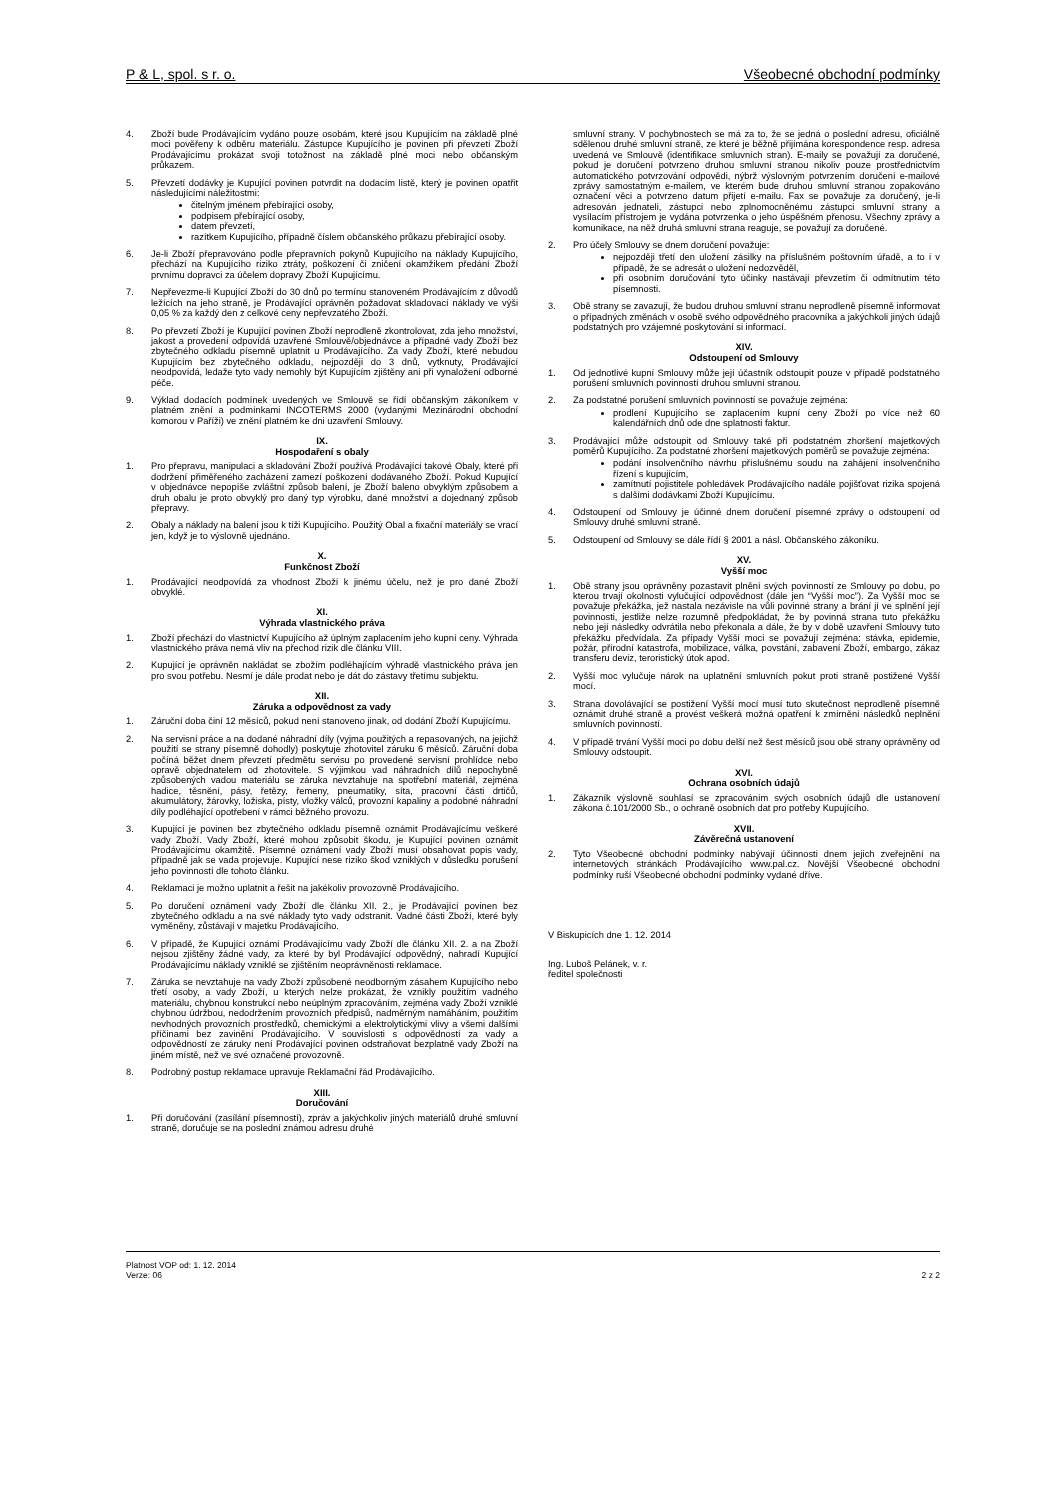P & L, spol. s r. o. Všeobecné obchodní podmínky
4. Zboží bude Prodávajícím vydáno pouze osobám, které jsou Kupujícím na základě plné moci pověřeny k odběru materiálu. Zástupce Kupujícího je povinen při převzetí Zboží Prodávajícímu prokázat svoji totožnost na základě plné moci nebo občanským průkazem.
5. Převzetí dodávky je Kupující povinen potvrdit na dodacím listě, který je povinen opatřit následujícími náležitostmi:
čitelným jménem přebírající osoby,
podpisem přebírající osoby,
datem převzetí,
razítkem Kupujícího, případně číslem občanského průkazu přebírající osoby.
6. Je-li Zboží přepravováno podle přepravních pokynů Kupujícího na náklady Kupujícího, přechází na Kupujícího riziko ztráty, poškození či zničení okamžikem předání Zboží prvnímu dopravci za účelem dopravy Zboží Kupujícímu.
7. Nepřevezme-li Kupující Zboží do 30 dnů po termínu stanoveném Prodávajícím z důvodů ležících na jeho straně, je Prodávající oprávněn požadovat skladovací náklady ve výši 0,05 % za každý den z celkové ceny nepřevzatého Zboží.
8. Po převzetí Zboží je Kupující povinen Zboží neprodleně zkontrolovat, zda jeho množství, jakost a provedení odpovídá uzavřené Smlouvě/objednávce a případné vady Zboží bez zbytečného odkladu písemně uplatnit u Prodávajícího. Za vady Zboží, které nebudou Kupujícím bez zbytečného odkladu, nejpozději do 3 dnů, vytknuty, Prodávající neodpovídá, ledaže tyto vady nemohly být Kupujícím zjištěny ani při vynaložení odborné péče.
9. Výklad dodacích podmínek uvedených ve Smlouvě se řídí občanským zákoníkem v platném znění a podmínkami INCOTERMS 2000 (vydanými Mezinárodní obchodní komorou v Paříži) ve znění platném ke dni uzavření Smlouvy.
IX.
Hospodaření s obaly
1. Pro přepravu, manipulaci a skladování Zboží používá Prodávající takové Obaly, které při dodržení přiměřeného zacházení zamezí poškození dodávaného Zboží. Pokud Kupující v objednávce nepopíše zvláštní způsob balení, je Zboží baleno obvyklým způsobem a druh obalu je proto obvyklý pro daný typ výrobku, dané množství a dojednaný způsob přepravy.
2. Obaly a náklady na balení jsou k tíži Kupujícího. Použitý Obal a fixační materiály se vrací jen, když je to výslovně ujednáno.
X.
Funkčnost Zboží
1. Prodávající neodpovídá za vhodnost Zboží k jinému účelu, než je pro dané Zboží obvyklé.
XI.
Výhrada vlastnického práva
1. Zboží přechází do vlastnictví Kupujícího až úplným zaplacením jeho kupní ceny. Výhrada vlastnického práva nemá vliv na přechod rizik dle článku VIII.
2. Kupující je oprávněn nakládat se zbožím podléhajícím výhradě vlastnického práva jen pro svou potřebu. Nesmí je dále prodat nebo je dát do zástavy třetímu subjektu.
XII.
Záruka a odpovědnost za vady
1. Záruční doba činí 12 měsíců, pokud není stanoveno jinak, od dodání Zboží Kupujícímu.
2. Na servisní práce a na dodané náhradní díly (vyjma použitých a repasovaných, na jejichž použití se strany písemně dohodly) poskytuje zhotovitel záruku 6 měsíců. Záruční doba počíná běžet dnem převzetí předmětu servisu po provedené servisní prohlídce nebo opravě objednatelem od zhotovitele. S výjimkou vad náhradních dílů nepochybně způsobených vadou materiálu se záruka nevztahuje na spotřební materiál, zejména hadice, těsnění, pásy, řetězy, řemeny, pneumatiky, síta, pracovní části drtičů, akumulátory, žárovky, ložiska, písty, vložky válců, provozní kapaliny a podobné náhradní díly podléhající opotřebení v rámci běžného provozu.
3. Kupující je povinen bez zbytečného odkladu písemně oznámit Prodávajícímu veškeré vady Zboží. Vady Zboží, které mohou způsobit škodu, je Kupující povinen oznámit Prodávajícímu okamžitě. Písemné oznámení vady Zboží musí obsahovat popis vady, případně jak se vada projevuje. Kupující nese riziko škod vzniklých v důsledku porušení jeho povinností dle tohoto článku.
4. Reklamaci je možno uplatnit a řešit na jakékoliv provozovně Prodávajícího.
5. Po doručení oznámení vady Zboží dle článku XII. 2., je Prodávající povinen bez zbytečného odkladu a na své náklady tyto vady odstranit. Vadné části Zboží, které byly vyměněny, zůstávají v majetku Prodávajícího.
6. V případě, že Kupující oznámí Prodávajícímu vady Zboží dle článku XII. 2. a na Zboží nejsou zjištěny žádné vady, za které by byl Prodávající odpovědný, nahradí Kupující Prodávajícímu náklady vzniklé se zjištěním neoprávněnosti reklamace.
7. Záruka se nevztahuje na vady Zboží způsobené neodborným zásahem Kupujícího nebo třetí osoby, a vady Zboží, u kterých nelze prokázat, že vznikly použitím vadného materiálu, chybnou konstrukcí nebo neúplným zpracováním, zejména vady Zboží vzniklé chybnou údržbou, nedodržením provozních předpisů, nadměrným namáháním, použitím nevhodných provozních prostředků, chemickými a elektrolytickými vlivy a všemi dalšími příčinami bez zavinění Prodávajícího. V souvislosti s odpovědností za vady a odpovědností ze záruky není Prodávající povinen odstraňovat bezplatně vady Zboží na jiném místě, než ve své označené provozovně.
8. Podrobný postup reklamace upravuje Reklamační řád Prodávajícího.
XIII.
Doručování
1. Při doručování (zasílání písemností), zpráv a jakýchkoliv jiných materiálů druhé smluvní straně, doručuje se na poslední známou adresu druhé
smluvní strany. V pochybnostech se má za to, že se jedná o poslední adresu, oficiálně sdělenou druhé smluvní straně, ze které je běžně přijímána korespondence resp. adresa uvedená ve Smlouvě (identifikace smluvních stran). E-maily se považují za doručené, pokud je doručení potvrzeno druhou smluvní stranou nikoliv pouze prostřednictvím automatického potvrzování odpovědi, nýbrž výslovným potvrzením doručení e-mailové zprávy samostatným e-mailem, ve kterém bude druhou smluvní stranou zopakováno označení věci a potvrzeno datum přijetí e-mailu. Fax se považuje za doručený, je-li adresován jednateli, zástupci nebo zplnomocněnému zástupci smluvní strany a vysílacím přístrojem je vydána potvrzenka o jeho úspěšném přenosu. Všechny zprávy a komunikace, na něž druhá smluvní strana reaguje, se považují za doručené.
2. Pro účely Smlouvy se dnem doručení považuje:
nejpozději třetí den uložení zásilky na příslušném poštovním úřadě, a to i v případě, že se adresát o uložení nedozvěděl,
při osobním doručování tyto účinky nastávají převzetím či odmítnutím této písemnosti.
3. Obě strany se zavazují, že budou druhou smluvní stranu neprodleně písemně informovat o případných změnách v osobě svého odpovědného pracovníka a jakýchkoli jiných údajů podstatných pro vzájemné poskytování si informací.
XIV.
Odstoupení od Smlouvy
1. Od jednotlivé kupní Smlouvy může její účastník odstoupit pouze v případě podstatného porušení smluvních povinností druhou smluvní stranou.
2. Za podstatné porušení smluvních povinností se považuje zejména:
prodlení Kupujícího se zaplacením kupní ceny Zboží po více než 60 kalendářních dnů ode dne splatnosti faktur.
3. Prodávající může odstoupit od Smlouvy také při podstatném zhoršení majetkových poměrů Kupujícího. Za podstatné zhoršení majetkových poměrů se považuje zejména:
podání insolvenčního návrhu příslušnému soudu na zahájení insolvenčního řízení s kupujícím,
zamítnutí pojistitele pohledávek Prodávajícího nadále pojišťovat rizika spojená s dalšími dodávkami Zboží Kupujícímu.
4. Odstoupení od Smlouvy je účinné dnem doručení písemné zprávy o odstoupení od Smlouvy druhé smluvní straně.
5. Odstoupení od Smlouvy se dále řídí § 2001 a násl. Občanského zákoníku.
XV.
Vyšší moc
1. Obě strany jsou oprávněny pozastavit plnění svých povinností ze Smlouvy po dobu, po kterou trvají okolnosti vylučující odpovědnost (dále jen “Vyšší moc”). Za Vyšší moc se považuje překážka, jež nastala nezávisle na vůli povinné strany a brání jí ve splnění její povinnosti, jestliže nelze rozumně předpokládat, že by povinná strana tuto překážku nebo její následky odvrátila nebo překonala a dále, že by v době uzavření Smlouvy tuto překážku předvídala. Za případy Vyšší moci se považují zejména: stávka, epidemie, požár, přírodní katastrofa, mobilizace, válka, povstání, zabavení Zboží, embargo, zákaz transferu deviz, teroristický útok apod.
2. Vyšší moc vylučuje nárok na uplatnění smluvních pokut proti straně postižené Vyšší mocí.
3. Strana dovolávající se postižení Vyšší mocí musí tuto skutečnost neprodleně písemně oznámit druhé straně a provést veškerá možná opatření k zmírnění následků neplnění smluvních povinností.
4. V případě trvání Vyšší moci po dobu delší než šest měsíců jsou obě strany oprávněny od Smlouvy odstoupit.
XVI.
Ochrana osobních údajů
1. Zákazník výslovně souhlasí se zpracováním svých osobních údajů dle ustanovení zákona č.101/2000 Sb., o ochraně osobních dat pro potřeby Kupujícího.
XVII.
Závěrečná ustanovení
2. Tyto Všeobecné obchodní podmínky nabývají účinnosti dnem jejich zveřejnění na internetových stránkách Prodávajícího www.pal.cz. Novější Všeobecné obchodní podmínky ruší Všeobecné obchodní podmínky vydané dříve.
V Biskupicích dne 1. 12. 2014
Ing. Luboš Pelánek, v. r.
ředitel společnosti
Platnost VOP od: 1. 12. 2014
Verze: 06
2 z 2